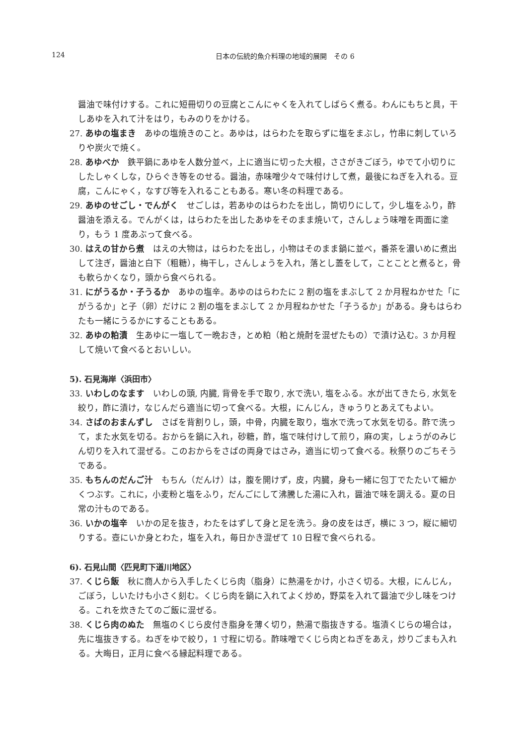124
日本の伝統的魚介料理の地域的展開　その 6
醤油で味付けする。これに短冊切りの豆腐とこんにゃくを入れてしばらく煮る。わんにもちと具，干しあゆを入れて汁をはり，もみのりをかける。
27. あゆの塩まき　あゆの塩焼きのこと。あゆは，はらわたを取らずに塩をまぶし，竹串に刺していろりや炭火で焼く。
28. あゆべか　鉄平鍋にあゆを人数分並べ，上に適当に切った大根，ささがきごぼう，ゆでて小切りにしたしゃくしな，ひらぐき等をのせる。醤油，赤味噌少々で味付けして煮，最後にねぎを入れる。豆腐，こんにゃく，なすび等を入れることもある。寒い冬の料理である。
29. あゆのせごし・でんがく　せごしは，若あゆのはらわたを出し，筒切りにして，少し塩をふり，酢醤油を添える。でんがくは，はらわたを出したあゆをそのまま焼いて，さんしょう味噌を両面に塗り，もう 1 度あぶって食べる。
30. はえの甘から煮　はえの大物は，はらわたを出し，小物はそのまま鍋に並べ，番茶を濃いめに煮出して注ぎ，醤油と白下（粗糖），梅干し，さんしょうを入れ，落とし蓋をして，ことことと煮ると，骨も軟らかくなり，頭から食べられる。
31. にがうるか・子うるか　あゆの塩辛。あゆのはらわたに 2 割の塩をまぶして 2 か月程ねかせた「にがうるか」と子（卵）だけに 2 割の塩をまぶして 2 か月程ねかせた「子うるか」がある。身もはらわたも一緒にうるかにすることもある。
32. あゆの粕漬　生あゆに一塩して一晩おき，とめ粕（粕と焼酎を混ぜたもの）で漬け込む。3 か月程して焼いて食べるとおいしい。
5). 石見海岸〈浜田市〉
33. いわしのなます　いわしの頭, 内臓, 背骨を手で取り, 水で洗い, 塩をふる。水が出てきたら, 水気を絞り，酢に漬け，なじんだら適当に切って食べる。大根，にんじん，きゅうりとあえてもよい。
34. さばのおまんずし　さばを背割りし，頭，中骨，内臓を取り，塩水で洗って水気を切る。酢で洗って，また水気を切る。おからを鍋に入れ，砂糖，酢，塩で味付けして煎り，麻の実，しょうがのみじん切りを入れて混ぜる。このおからをさばの両身ではさみ，適当に切って食べる。秋祭りのごちそうである。
35. もちんのだんご汁　もちん（だんけ）は，腹を開けず，皮，内臓，身も一緒に包丁でたたいて細かくつぶす。これに，小麦粉と塩をふり，だんごにして沸騰した湯に入れ，醤油で味を調える。夏の日常の汁ものである。
36. いかの塩辛　いかの足を抜き，わたをはずして身と足を洗う。身の皮をはぎ，横に 3 つ，縦に細切りする。壺にいか身とわた，塩を入れ，毎日かき混ぜて 10 日程で食べられる。
6). 石見山間〈匹見町下道川地区〉
37. くじら飯　秋に商人から入手したくじら肉（脂身）に熱湯をかけ，小さく切る。大根，にんじん，ごぼう，しいたけも小さく刻む。くじら肉を鍋に入れてよく炒め，野菜を入れて醤油で少し味をつける。これを炊きたてのご飯に混ぜる。
38. くじら肉のぬた　無塩のくじら皮付き脂身を薄く切り，熱湯で脂抜きする。塩漬くじらの場合は，先に塩抜きする。ねぎをゆで絞り，1 寸程に切る。酢味噌でくじら肉とねぎをあえ，炒りごまも入れる。大晦日，正月に食べる縁起料理である。